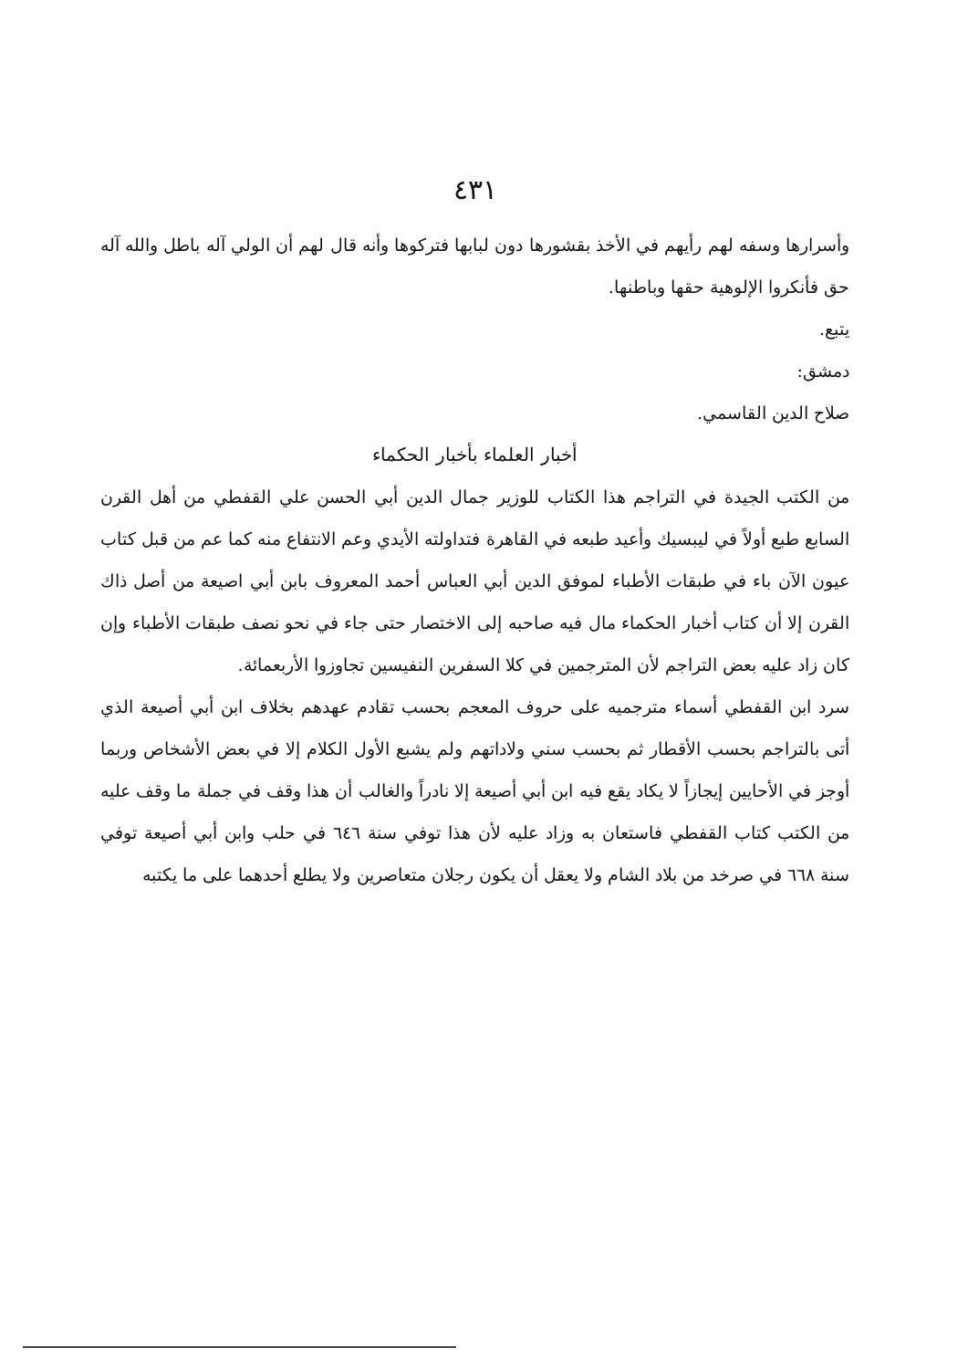٤٣١
وأسرارها وسفه لهم رأيهم في الأخذ بقشورها دون لبابها فتركوها وأنه قال لهم أن الولي آله باطل والله آله حق فأنكروا الإلوهية حقها وباطنها.
يتبع.
دمشق:
صلاح الدين القاسمي.
أخبار العلماء بأخبار الحكماء
من الكتب الجيدة في التراجم هذا الكتاب للوزير جمال الدين أبي الحسن علي القفطي من أهل القرن السابع طبع أولاً في ليبسيك وأعيد طبعه في القاهرة فتداولته الأيدي وعم الانتفاع منه كما عم من قبل كتاب عيون الآن باء في طبقات الأطباء لموفق الدين أبي العباس أحمد المعروف بابن أبي اصيعة من أصل ذاك القرن إلا أن كتاب أخبار الحكماء مال فيه صاحبه إلى الاختصار حتى جاء في نحو نصف طبقات الأطباء وإن كان زاد عليه بعض التراجم لأن المترجمين في كلا السفرين النفيسين تجاوزوا الأربعمائة.
سرد ابن القفطي أسماء مترجميه على حروف المعجم بحسب تقادم عهدهم بخلاف ابن أبي أصيعة الذي أتى بالتراجم بحسب الأقطار ثم بحسب سني ولاداتهم ولم يشبع الأول الكلام إلا في بعض الأشخاص وربما أوجز في الأحايين إيجازاً لا يكاد يقع فيه ابن أبي أصيعة إلا نادراً والغالب أن هذا وقف في جملة ما وقف عليه من الكتب كتاب القفطي فاستعان به وزاد عليه لأن هذا توفي سنة ٦٤٦ في حلب وابن أبي أصيعة توفي سنة ٦٦٨ في صرخد من بلاد الشام ولا يعقل أن يكون رجلان متعاصرين ولا يطلع أحدهما على ما يكتبه